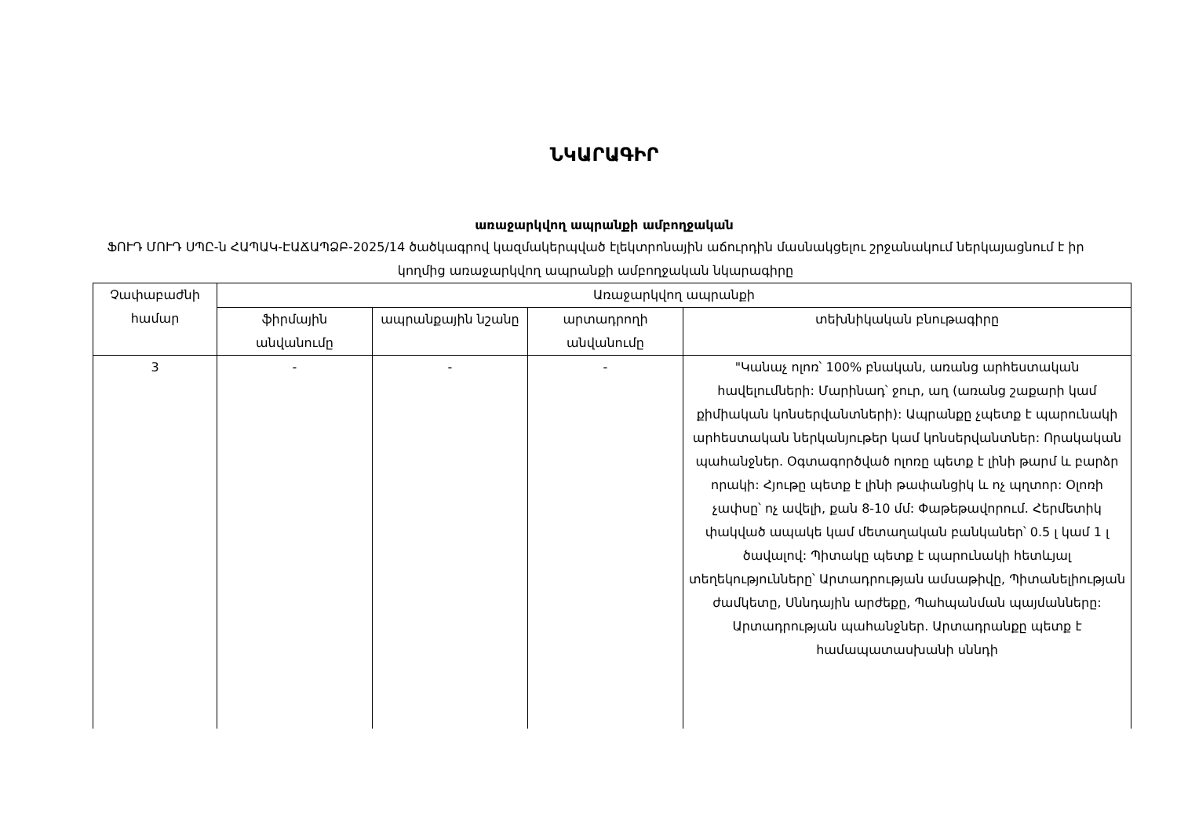ՆԿԱՐԱԳԻՐ
առաջարկվող ապրանքի ամբողջական
ՖՈՒԴ ՄՈՒԴ ՍՊԸ-ն ՀԱՊԱԿ-ԷԱՃԱՊՁԲ-2025/14 ծածկագրով կազմակերպված էլեկտրոնային աճուրդին մասնակցելու շրջանակում ներկայացնում է իր կողմից առաջարկվող ապրանքի ամբողջական նկարագիրը
| Չափաբաժնի համար | Առաջարկվող ապրանքի | | | |
| --- | --- | --- | --- | --- |
| | ֆիրմային անվանումը | ապրանքային նշանը | արտադրողի անվանումը | տեխնիկական բնութագիրը |
| 3 | - | - | - | "Կանաչ ոլոռ՝ 100% բնական, առանց արհեստական հավելումների: Մարինադ՝ ջուր, աղ (առանց շաքարի կամ քիմիական կոնսերվանտների): Ապրանքը չպետք է պարունակի արհեստական ներկանյութեր կամ կոնսերվանտներ: Որակական պահանջներ. Օգտագործված ոլոռը պետք է լինի թարմ և բարձր որակի: Հյութը պետք է լինի թափանցիկ և ոչ պղտոր: Օլոռի չափսը՝ ոչ ավելի, քան 8-10 մմ: Փաթեթավորում. Հերմետիկ փակված ապակե կամ մետաղական բանկաներ՝ 0.5 լ կամ 1 լ ծավալով: Պիտակը պետք է պարունակի հետևյալ տեղեկությունները՝ Արտադրության ամսաթիվը, Պիտանելիության ժամկետը, Սննդային արժեքը, Պահպանման պայմանները: Արտադրության պահանջներ. Արտադրանքը պետք է համապատասխանի սննդի |